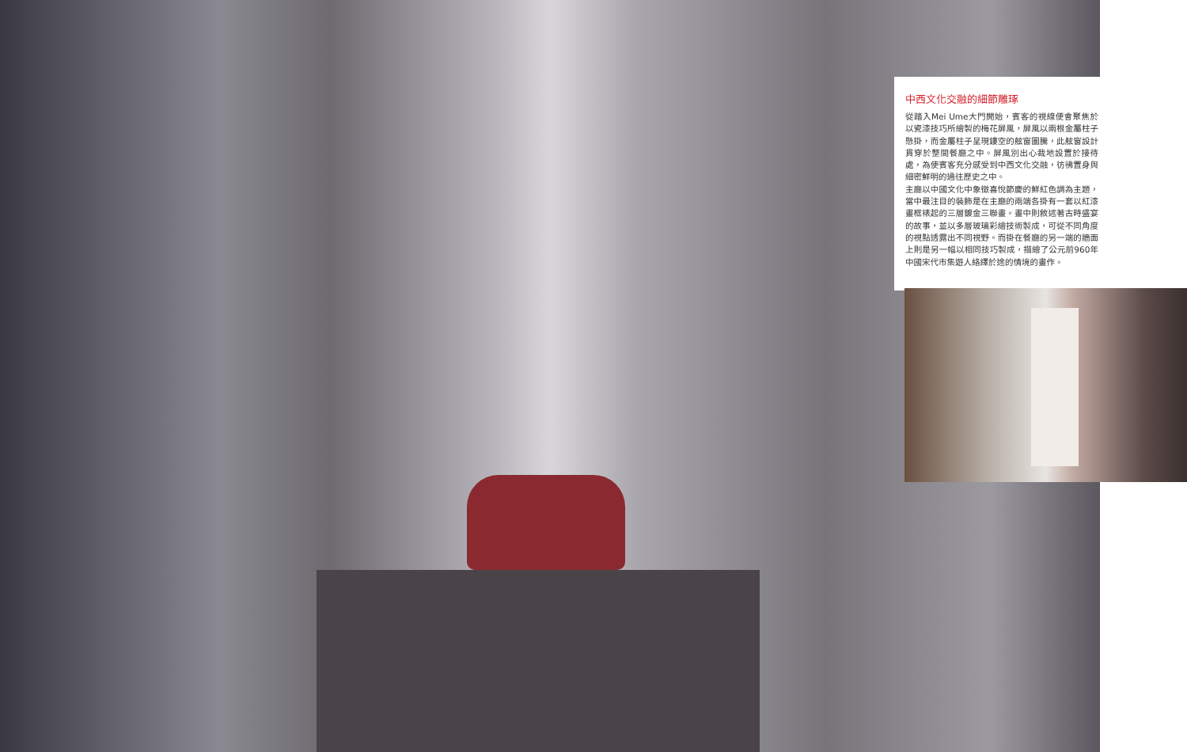中西文化交融的細節雕琢
從踏入Mei Ume大門開始，賓客的視線便會聚焦於以瓷漆技巧所繪製的梅花屏風，屏風以兩根金屬柱子懸掛，而金屬柱子呈現鏤空的舷窗圖騰，此舷窗設計貫穿於整間餐廳之中。屏風別出心裁地設置於接待處，為使賓客充分感受到中西文化交融，彷彿置身與細密鮮明的過往歷史之中。
主廳以中國文化中象徵喜悅節慶的鮮紅色調為主題，當中最注目的裝飾是在主廳的兩端各掛有一套以紅漆畫框裱起的三層鍍金三聯畫。畫中則敘述著古時盛宴的故事，並以多層玻璃彩繪技術製成，可從不同角度的視點透露出不同視野。而掛在餐廳的另一端的牆面上則是另一幅以相同技巧製成，描繪了公元前960年中國宋代市集遊人絡繹於途的情境的畫作。